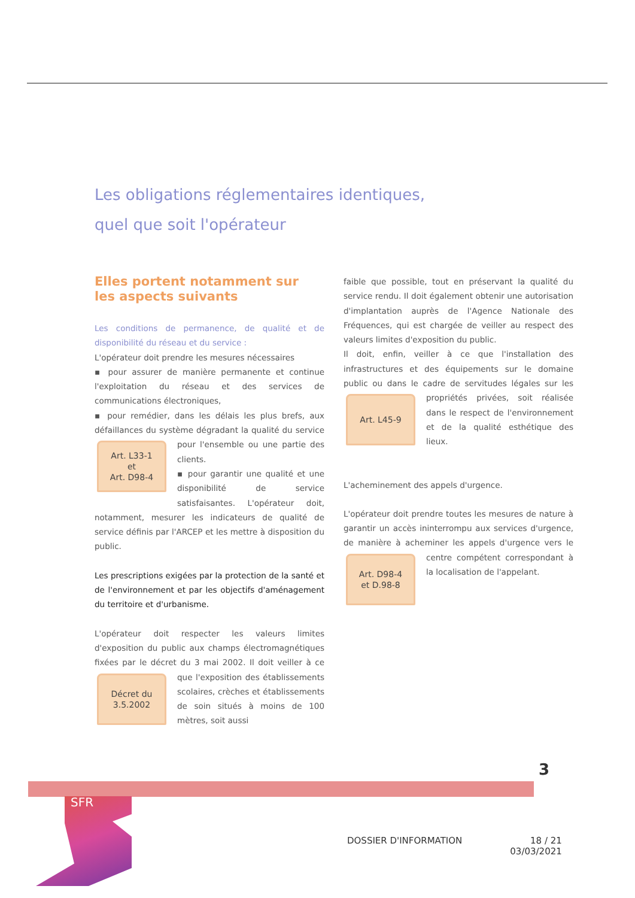Les obligations réglementaires identiques,
quel que soit l'opérateur
Elles portent notamment sur
les aspects suivants
Les conditions de permanence, de qualité et de disponibilité du réseau et du service :
L'opérateur doit prendre les mesures nécessaires
▪ pour assurer de manière permanente et continue l'exploitation du réseau et des services de communications électroniques,
▪ pour remédier, dans les délais les plus brefs, aux défaillances du système dégradant la qualité du
Art. L33-1
et
Art. D98-4
service pour l'ensemble ou une partie des clients.
▪ pour garantir une qualité et une disponibilité de service satisfaisantes. L'opérateur doit, notamment, mesurer les indicateurs de qualité de service définis par l'ARCEP et les mettre à disposition du public.
Les prescriptions exigées par la protection de la santé et de l'environnement et par les objectifs d'aménagement du territoire et d'urbanisme.
L'opérateur doit respecter les valeurs limites d'exposition du public aux champs électromagnétiques fixées par le décret du 3 mai 2002. Il doit veiller à
Décret du
3.5.2002
ce que l'exposition des établissements scolaires, crèches et établissements de soin situés à moins de 100 mètres, soit aussi
faible que possible, tout en préservant la qualité du service rendu. Il doit également obtenir une autorisation d'implantation auprès de l'Agence Nationale des Fréquences, qui est chargée de veiller au respect des valeurs limites d'exposition du public.
Il doit, enfin, veiller à ce que l'installation des infrastructures et des équipements sur le domaine public ou dans le cadre de servitudes légales sur les pro
Art. L45-9
priétés privées, soit réalisée dans le respect de l'environnement et de la qualité esthétique des lieux.
L'acheminement des appels d'urgence.
L'opérateur doit prendre toutes les mesures de nature à garantir un accès ininterrompu aux services d'urgence, de manière à acheminer les appels d'urgence vers le centre compétent correspondant à
Art. D98-4
et D.98-8
la localisation de l'appelant.
3
SFR
DOSSIER D'INFORMATION 18 / 21
03/03/2021